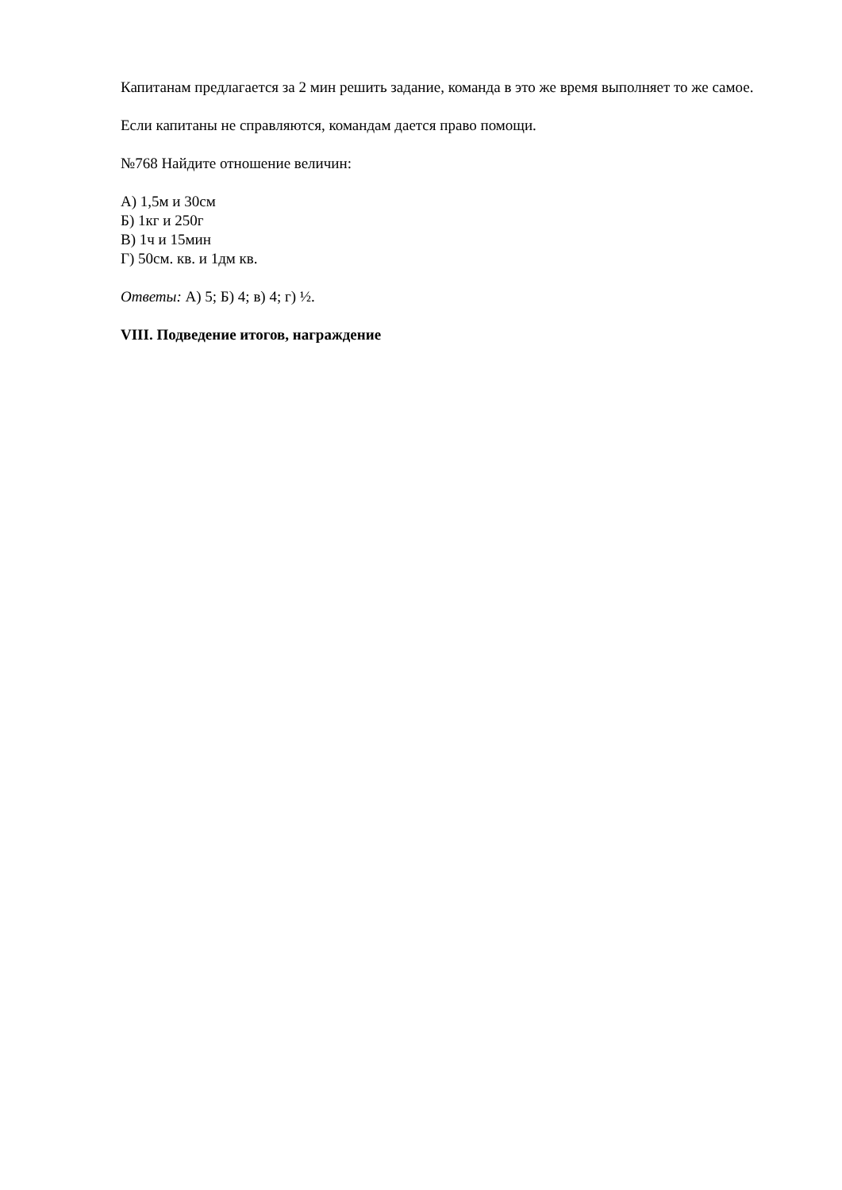Капитанам предлагается за 2 мин решить задание, команда в это же время выполняет то же самое.
Если капитаны не справляются, командам дается право помощи.
№768 Найдите отношение величин:
А) 1,5м и 30см
Б) 1кг и 250г
В) 1ч и 15мин
Г) 50см. кв. и 1дм кв.
Ответы: А) 5; Б) 4; в) 4; г) ½.
VIII. Подведение итогов, награждение